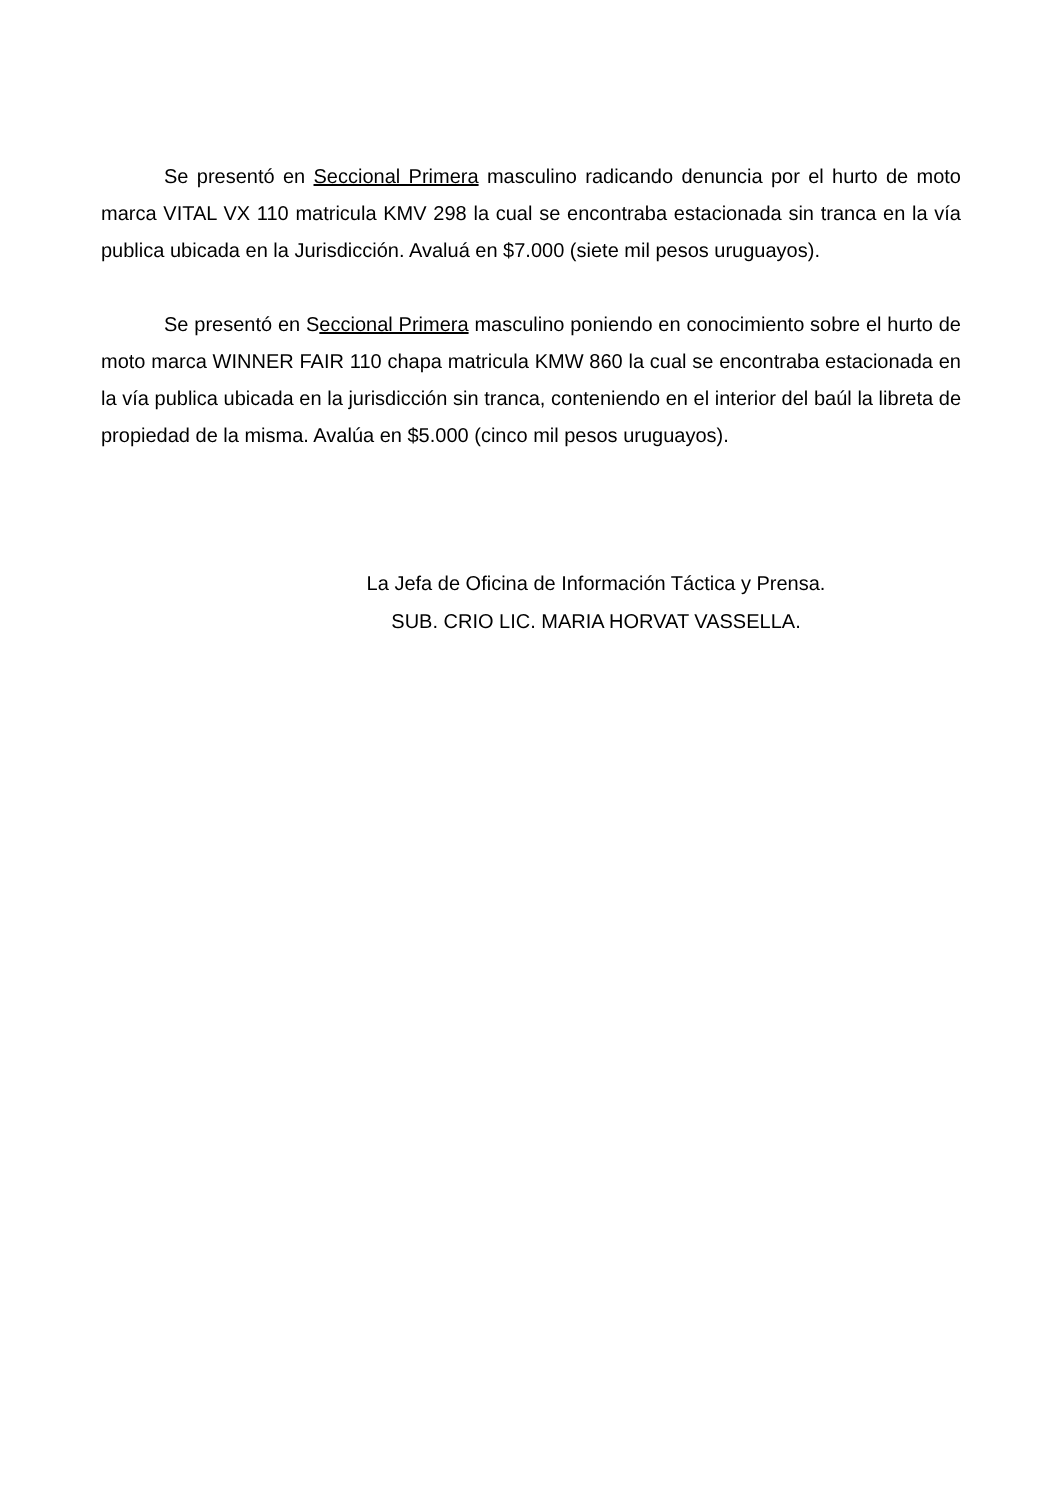Se presentó en Seccional Primera masculino radicando denuncia por el hurto de moto marca VITAL VX 110 matricula KMV 298 la cual se encontraba estacionada sin tranca en la vía publica ubicada en la Jurisdicción. Avaluá en $7.000 (siete mil pesos uruguayos).
Se presentó en Seccional Primera masculino poniendo en conocimiento sobre el hurto de moto marca WINNER FAIR 110 chapa matricula KMW 860 la cual se encontraba estacionada en la vía publica ubicada en la jurisdicción sin tranca, conteniendo en el interior del baúl la libreta de propiedad de la misma. Avalúa en $5.000 (cinco mil pesos uruguayos).
La Jefa de Oficina de Información Táctica y Prensa.
SUB. CRIO LIC. MARIA HORVAT VASSELLA.